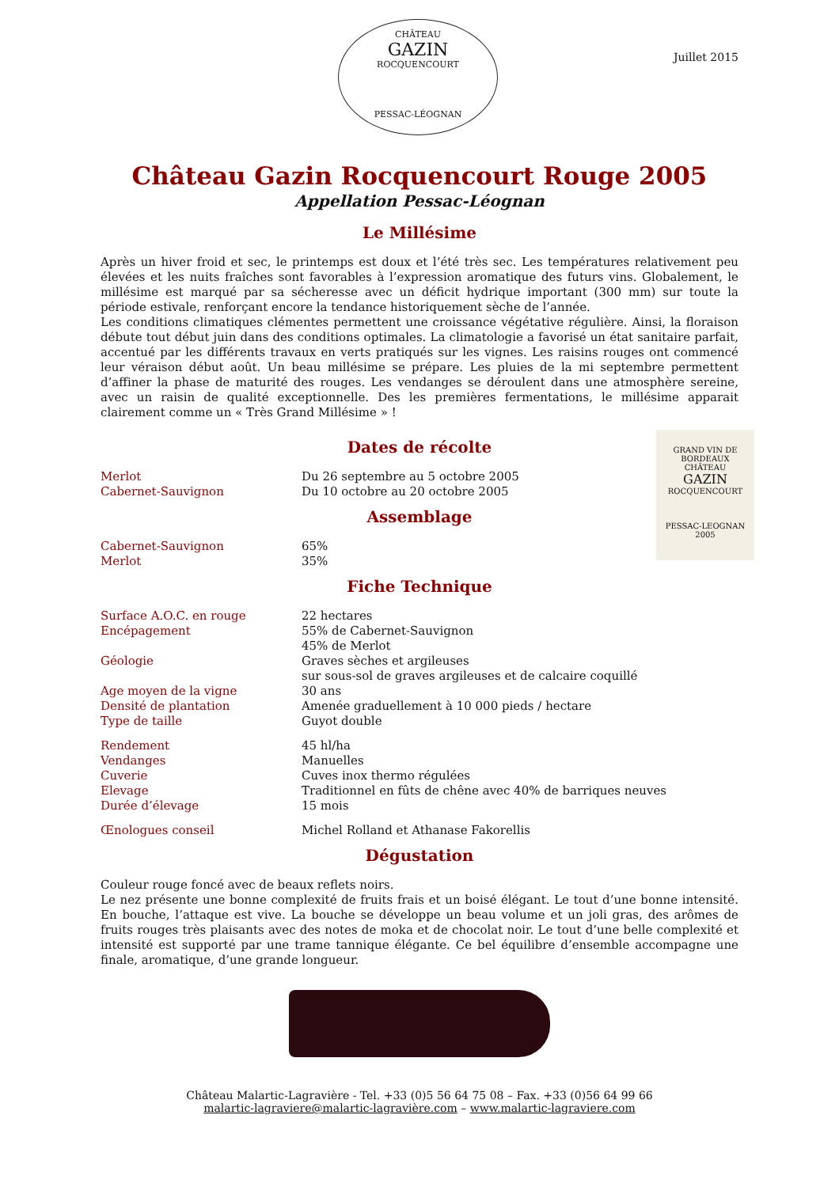CHÂTEAU
GAZIN
ROCQUENCOURT
PESSAC-LÉOGNAN
Juillet 2015
Château Gazin Rocquencourt Rouge 2005
Appellation Pessac-Léognan
Le Millésime
Après un hiver froid et sec, le printemps est doux et l’été très sec. Les températures relativement peu élevées et les nuits fraîches sont favorables à l’expression aromatique des futurs vins. Globalement, le millésime est marqué par sa sécheresse avec un déficit hydrique important (300 mm) sur toute la période estivale, renforçant encore la tendance historiquement sèche de l’année.
Les conditions climatiques clémentes permettent une croissance végétative régulière. Ainsi, la floraison débute tout début juin dans des conditions optimales. La climatologie a favorisé un état sanitaire parfait, accentué par les différents travaux en verts pratiqués sur les vignes. Les raisins rouges ont commencé leur véraison début août. Un beau millésime se prépare. Les pluies de la mi septembre permettent d’affiner la phase de maturité des rouges. Les vendanges se déroulent dans une atmosphère sereine, avec un raisin de qualité exceptionnelle. Des les premières fermentations, le millésime apparait clairement comme un « Très Grand Millésime » !
Dates de récolte
GRAND VIN DE BORDEAUX
CHÂTEAU
GAZIN
ROCQUENCOURT
PESSAC-LEOGNAN
2005
| Merlot | Du 26 septembre au 5 octobre 2005 |
| Cabernet-Sauvignon | Du 10 octobre au 20 octobre 2005 |
Assemblage
| Cabernet-Sauvignon | 65% |
| Merlot | 35% |
Fiche Technique
| Surface A.O.C. en rouge | 22 hectares |
| Encépagement | 55% de Cabernet-Sauvignon 45% de Merlot |
| Géologie | Graves sèches et argileuses sur sous-sol de graves argileuses et de calcaire coquillé |
| Age moyen de la vigne | 30 ans |
| Densité de plantation | Amenée graduellement à 10 000 pieds / hectare |
| Type de taille | Guyot double |
| Rendement | 45 hl/ha |
| Vendanges | Manuelles |
| Cuverie | Cuves inox thermo régulées |
| Elevage | Traditionnel en fûts de chêne avec 40% de barriques neuves |
| Durée d’élevage | 15 mois |
| Œnologues conseil | Michel Rolland et Athanase Fakorellis |
Dégustation
Couleur rouge foncé avec de beaux reflets noirs.
Le nez présente une bonne complexité de fruits frais et un boisé élégant. Le tout d’une bonne intensité. En bouche, l’attaque est vive. La bouche se développe un beau volume et un joli gras, des arômes de fruits rouges très plaisants avec des notes de moka et de chocolat noir. Le tout d’une belle complexité et intensité est supporté par une trame tannique élégante. Ce bel équilibre d’ensemble accompagne une finale, aromatique, d’une grande longueur.
Château Malartic-Lagravière - Tel. +33 (0)5 56 64 75 08 – Fax. +33 (0)56 64 99 66
malartic-lagraviere@malartic-lagravière.com – www.malartic-lagraviere.com